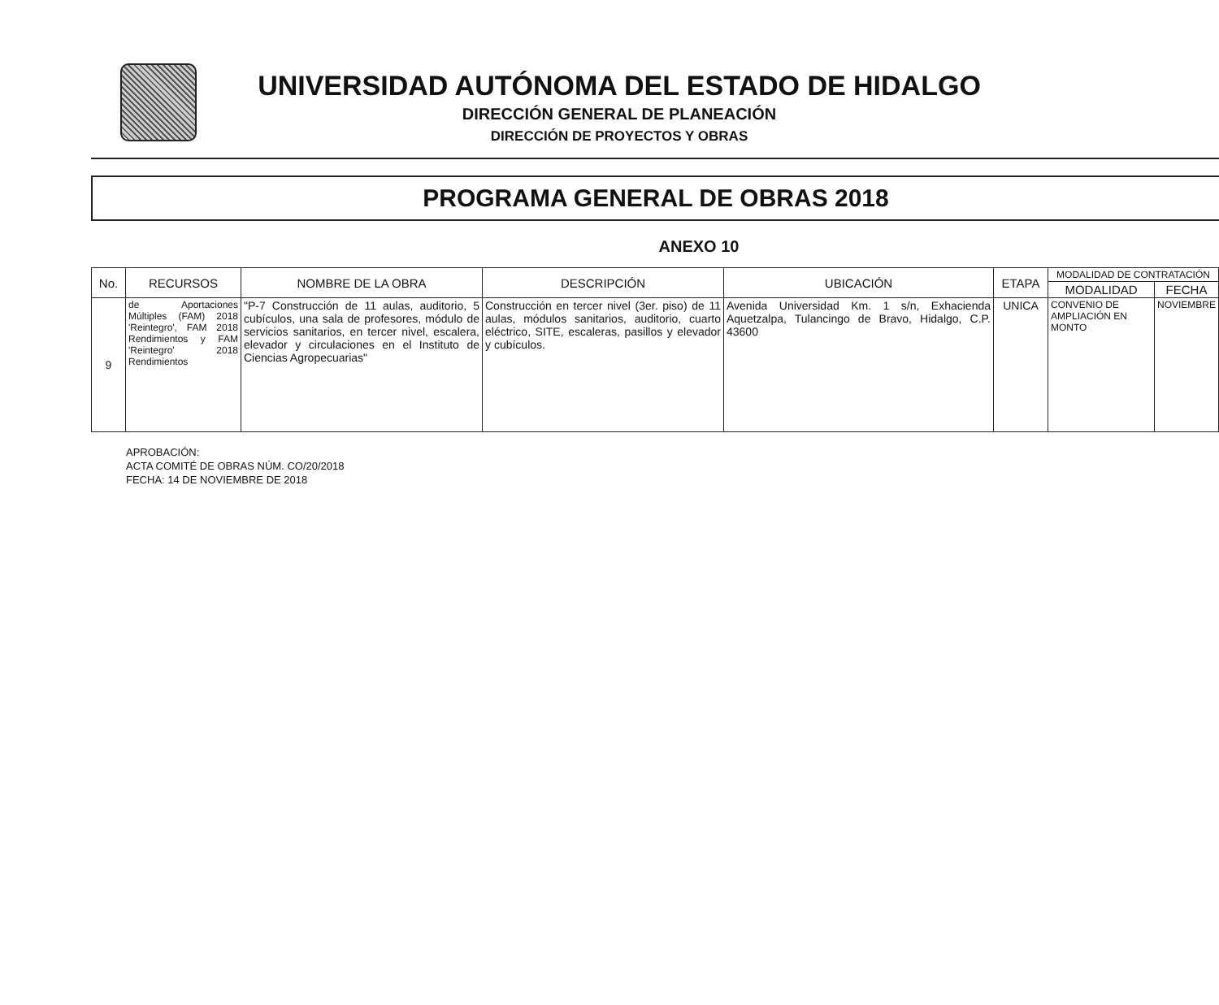UNIVERSIDAD AUTÓNOMA DEL ESTADO DE HIDALGO
DIRECCIÓN GENERAL DE PLANEACIÓN
DIRECCIÓN DE PROYECTOS Y OBRAS
PROGRAMA GENERAL DE OBRAS 2018
ANEXO 10
| No. | RECURSOS | NOMBRE DE LA OBRA | DESCRIPCIÓN | UBICACIÓN | ETAPA | MODALIDAD DE CONTRATACIÓN | |
| --- | --- | --- | --- | --- | --- | --- | --- |
| | | | | | | MODALIDAD | FECHA |
| 9 | de Aportaciones Múltiples (FAM) 2018 'Reintegro', FAM 2018 Rendimientos y FAM 'Reintegro' 2018 Rendimientos | "P-7 Construcción de 11 aulas, auditorio, 5 cubículos, una sala de profesores, módulo de servicios sanitarios, en tercer nivel, escalera, elevador y circulaciones en el Instituto de Ciencias Agropecuarias" | Construcción en tercer nivel (3er. piso) de 11 aulas, módulos sanitarios, auditorio, cuarto eléctrico, SITE, escaleras, pasillos y elevador y cubículos. | Avenida Universidad Km. 1 s/n, Exhacienda Aquetzalpa, Tulancingo de Bravo, Hidalgo, C.P. 43600 | UNICA | CONVENIO DE AMPLIACIÓN EN MONTO | NOVIEMBRE |
APROBACIÓN:
ACTA COMITÉ DE OBRAS NÚM. CO/20/2018
FECHA: 14 DE NOVIEMBRE DE 2018